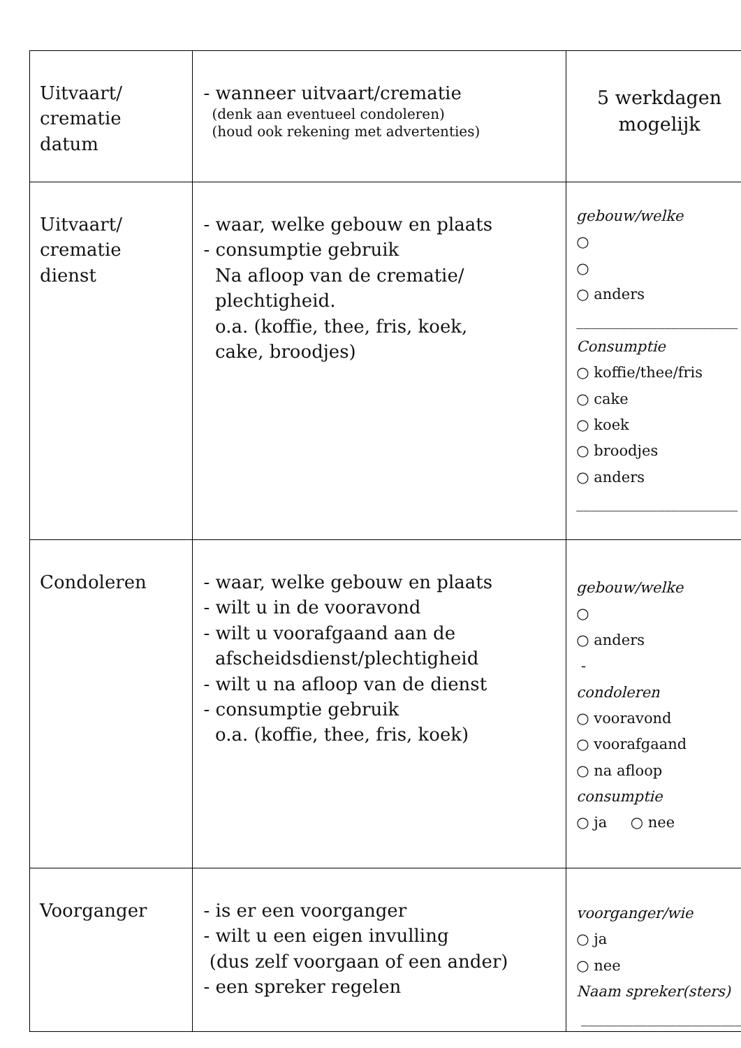| Uitvaart/ crematie datum | - wanneer uitvaart/crematie (denk aan eventueel condoleren) (houd ook rekening met advertenties) | 5 werkdagen mogelijk |
| Uitvaart/ crematie dienst | - waar, welke gebouw en plaats - consumptie gebruik Na afloop van de crematie/ plechtigheid. o.a. (koffie, thee, fris, koek, cake, broodjes) | gebouw/welke ○ ○ ○ anders ______________________ Consumptie ○ koffie/thee/fris ○ cake ○ koek ○ broodjes ○ anders ______________________ |
| Condoleren | - waar, welke gebouw en plaats - wilt u in de vooravond - wilt u voorafgaand aan de afscheidsdienst/plechtigheid - wilt u na afloop van de dienst - consumptie gebruik o.a. (koffie, thee, fris, koek) | gebouw/welke ○ ○ anders - condoleren ○ vooravond ○ voorafgaand ○ na afloop consumptie ○ ja ○ nee |
| Voorganger | - is er een voorganger - wilt u een eigen invulling (dus zelf voorgaan of een ander) - een spreker regelen | voorganger/wie ○ ja ○ nee Naam spreker(sters) ______________________ |